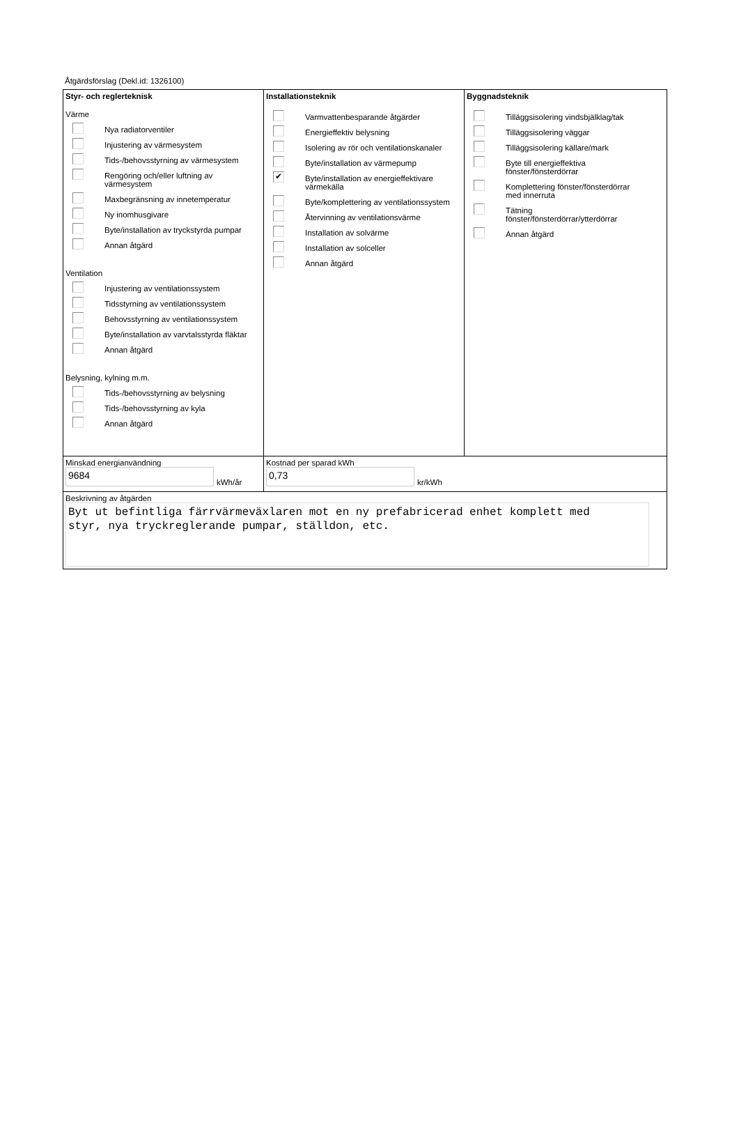Åtgärdsförslag (Dekl.id: 1326100)
Styr- och reglerteknisk
Värme
Nya radiatorventiler
Injustering av värmesystem
Tids-/behovsstyrning av värmesystem
Rengöring och/eller luftning av
värmesystem
Maxbegränsning av innetemperatur
Ny inomhusgivare
Byte/installation av tryckstyrda pumpar
Annan åtgärd
Ventilation
Injustering av ventilationssystem
Tidsstyrning av ventilationssystem
Behovsstyrning av ventilationssystem
Byte/installation av varvtalsstyrda fläktar
Annan åtgärd
Belysning, kylning m.m.
Tids-/behovsstyrning av belysning
Tids-/behovsstyrning av kyla
Annan åtgärd
Installationsteknik
Varmvattenbesparande åtgärder
Energieffektiv belysning
Isolering av rör och ventilationskanaler
Byte/installation av värmepump
✔
Byte/installation av energieffektivare
värmekälla
Byte/komplettering av ventilationssystem
Återvinning av ventilationsvärme
Installation av solvärme
Installation av solceller
Annan åtgärd
Byggnadsteknik
Tilläggsisolering vindsbjälklag/tak
Tilläggsisolering väggar
Tilläggsisolering källare/mark
Byte till energieffektiva
fönster/fönsterdörrar
Komplettering fönster/fönsterdörrar
med innerruta
Tätning
fönster/fönsterdörrar/ytterdörrar
Annan åtgärd
Minskad energianvändning
9684
kWh/år
Kostnad per sparad kWh
0,73
kr/kWh
Beskrivning av åtgärden
Byt ut befintliga färrvärmeväxlaren mot en ny prefabricerad enhet komplett med
styr, nya tryckreglerande pumpar, ställdon, etc.